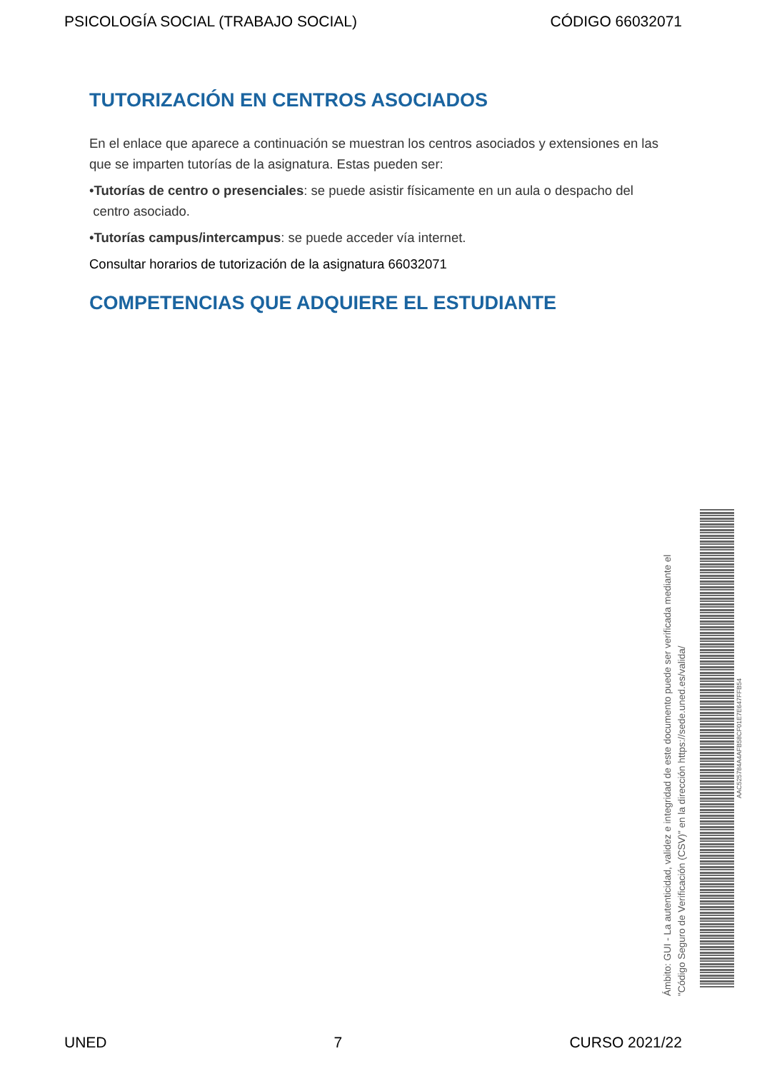PSICOLOGÍA SOCIAL (TRABAJO SOCIAL) CÓDIGO 66032071
TUTORIZACIÓN EN CENTROS ASOCIADOS
En el enlace que aparece a continuación se muestran los centros asociados y extensiones en las que se imparten tutorías de la asignatura. Estas pueden ser:
•Tutorías de centro o presenciales: se puede asistir físicamente en un aula o despacho del
centro asociado.
•Tutorías campus/intercampus: se puede acceder vía internet.
Consultar horarios de tutorización de la asignatura 66032071
COMPETENCIAS QUE ADQUIERE EL ESTUDIANTE
Ámbito: GUI - La autenticidad, validez e integridad de este documento puede ser verificada mediante el
"Código Seguro de Verificación (CSV)" en la dirección https://sede.uned.es/valida/
AAC525784A4AFB58CF01E7E647FFB54
UNED 7 CURSO 2021/22